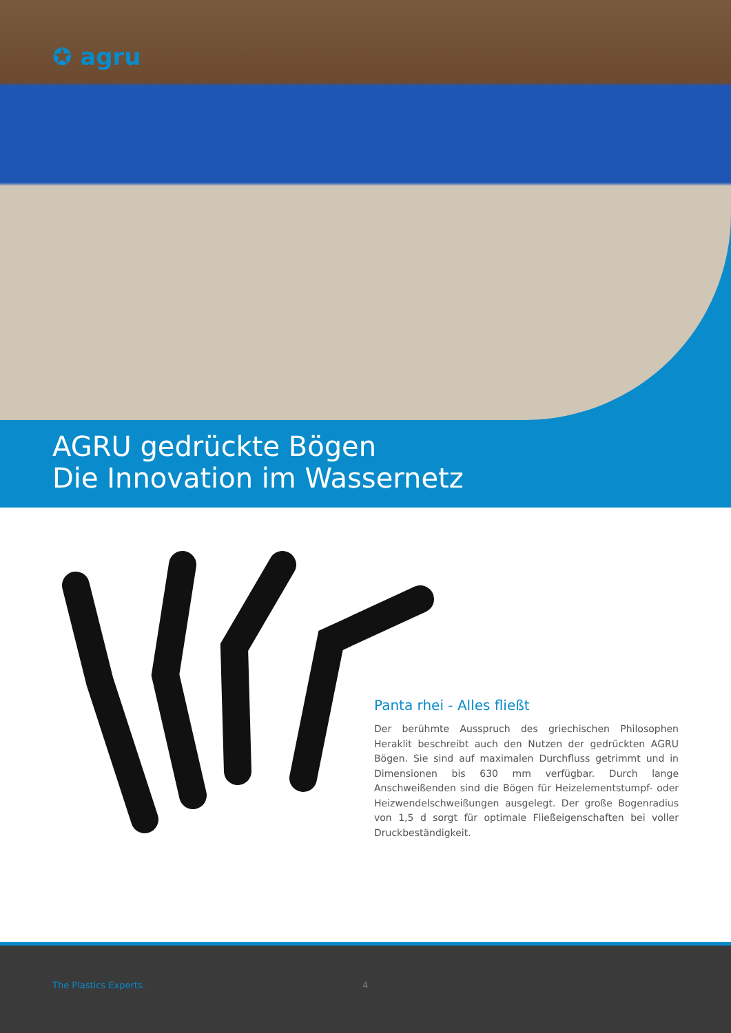✪ agru
AGRU gedrückte Bögen
Die Innovation im Wassernetz
Panta rhei - Alles fließt
Der berühmte Ausspruch des griechischen Philosophen Heraklit beschreibt auch den Nutzen der gedrückten AGRU Bögen. Sie sind auf maximalen Durchfluss getrimmt und in Dimensionen bis 630 mm verfügbar. Durch lange Anschweißenden sind die Bögen für Heizelementstumpf- oder Heizwendelschweißungen ausgelegt. Der große Bogenradius von 1,5 d sorgt für optimale Fließeigenschaften bei voller Druckbeständigkeit.
The Plastics Experts. 4